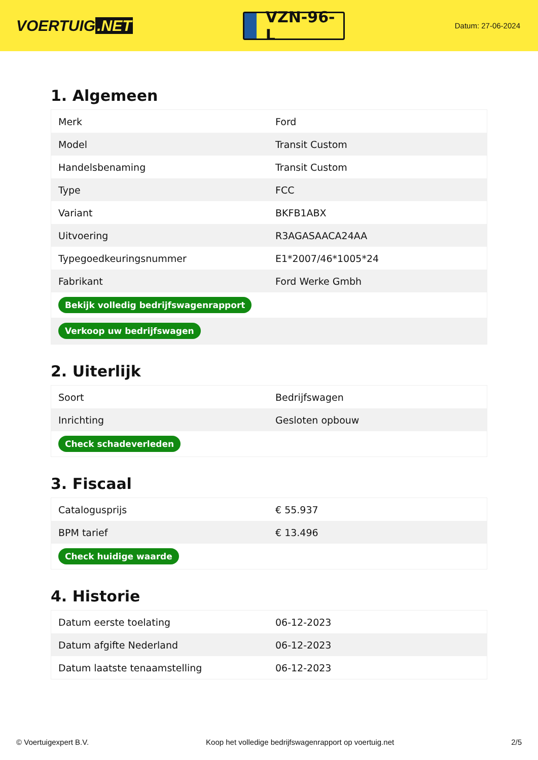VOERTUIG.NET
VZN-96-L
Datum: 27-06-2024
1. Algemeen
| Merk | Ford |
| Model | Transit Custom |
| Handelsbenaming | Transit Custom |
| Type | FCC |
| Variant | BKFB1ABX |
| Uitvoering | R3AGASAACA24AA |
| Typegoedkeuringsnummer | E1*2007/46*1005*24 |
| Fabrikant | Ford Werke Gmbh |
| Bekijk volledig bedrijfswagenrapport | |
| Verkoop uw bedrijfswagen | |
2. Uiterlijk
| Soort | Bedrijfswagen |
| Inrichting | Gesloten opbouw |
| Check schadeverleden | |
3. Fiscaal
| Catalogusprijs | € 55.937 |
| BPM tarief | € 13.496 |
| Check huidige waarde | |
4. Historie
| Datum eerste toelating | 06-12-2023 |
| Datum afgifte Nederland | 06-12-2023 |
| Datum laatste tenaamstelling | 06-12-2023 |
© Voertuigexpert B.V. Koop het volledige bedrijfswagenrapport op voertuig.net 2/5